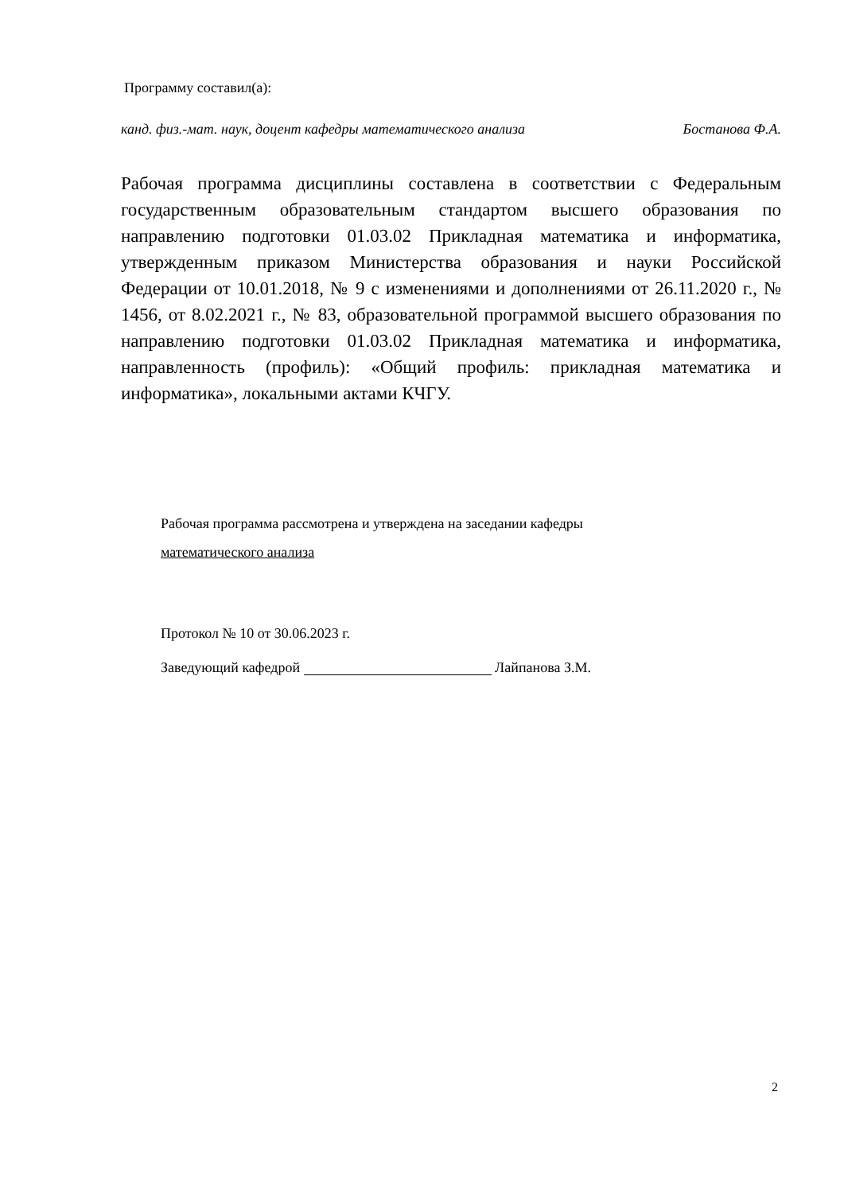Программу составил(а):
канд. физ.-мат. наук, доцент кафедры математического анализа Бостанова Ф.А.
Рабочая программа дисциплины составлена в соответствии с Федеральным государственным образовательным стандартом высшего образования по направлению подготовки 01.03.02 Прикладная математика и информатика, утвержденным приказом Министерства образования и науки Российской Федерации от 10.01.2018, № 9 с изменениями и дополнениями от 26.11.2020 г., № 1456, от 8.02.2021 г., № 83, образовательной программой высшего образования по направлению подготовки 01.03.02 Прикладная математика и информатика, направленность (профиль): «Общий профиль: прикладная математика и информатика», локальными актами КЧГУ.
Рабочая программа рассмотрена и утверждена на заседании кафедры
математического анализа
Протокол № 10 от 30.06.2023 г.
Заведующий кафедрой Лайпанова З.М.
2